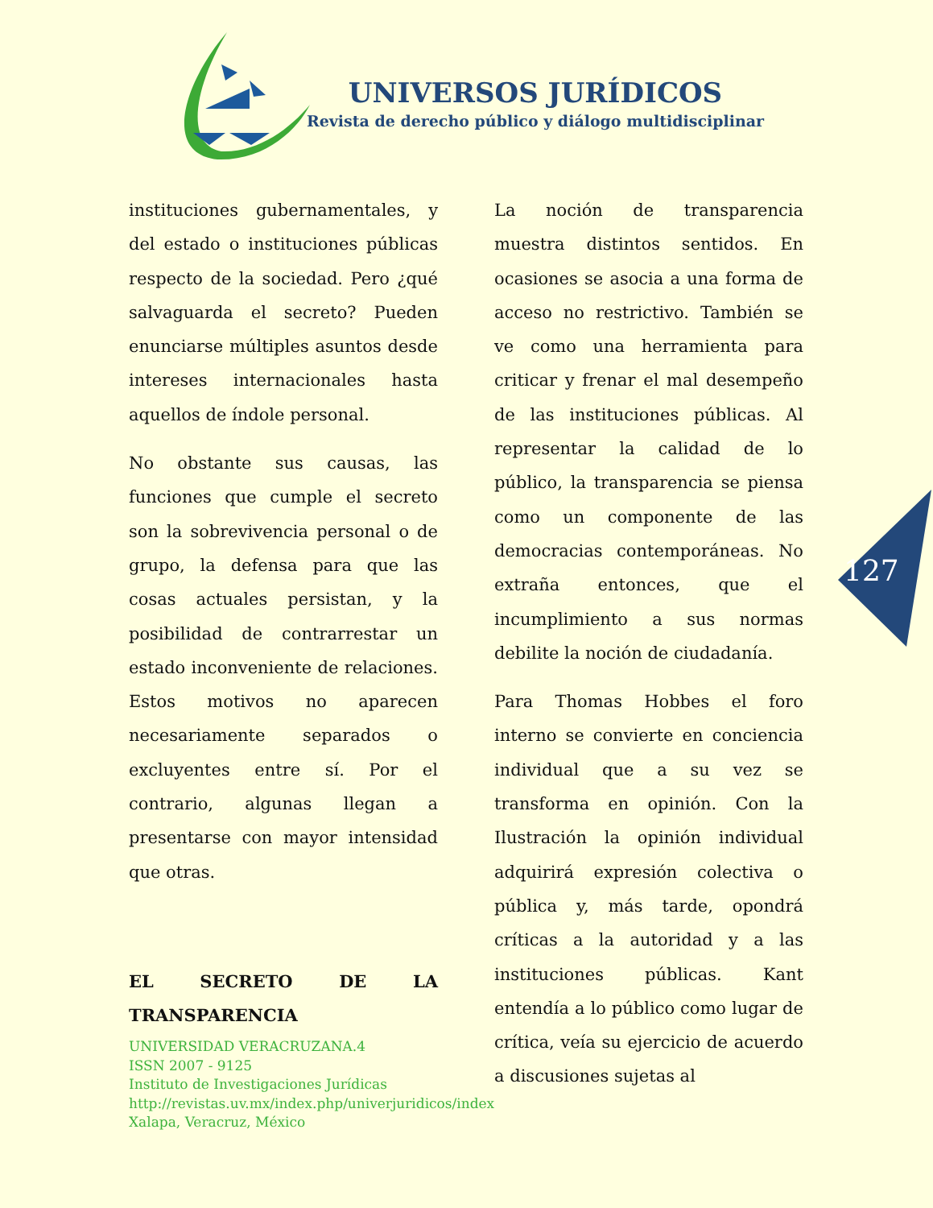UNIVERSOS JURÍDICOS
Revista de derecho público y diálogo multidisciplinar
instituciones gubernamentales, y del estado o instituciones públicas respecto de la sociedad. Pero ¿qué salvaguarda el secreto? Pueden enunciarse múltiples asuntos desde intereses internacionales hasta aquellos de índole personal.
No obstante sus causas, las funciones que cumple el secreto son la sobrevivencia personal o de grupo, la defensa para que las cosas actuales persistan, y la posibilidad de contrarrestar un estado inconveniente de relaciones. Estos motivos no aparecen necesariamente separados o excluyentes entre sí. Por el contrario, algunas llegan a presentarse con mayor intensidad que otras.
EL SECRETO DE LA TRANSPARENCIA
La noción de transparencia muestra distintos sentidos. En ocasiones se asocia a una forma de acceso no restrictivo. También se ve como una herramienta para criticar y frenar el mal desempeño de las instituciones públicas. Al representar la calidad de lo público, la transparencia se piensa como un componente de las democracias contemporáneas. No extraña entonces, que el incumplimiento a sus normas debilite la noción de ciudadanía.
Para Thomas Hobbes el foro interno se convierte en conciencia individual que a su vez se transforma en opinión. Con la Ilustración la opinión individual adquirirá expresión colectiva o pública y, más tarde, opondrá críticas a la autoridad y a las instituciones públicas. Kant entendía a lo público como lugar de crítica, veía su ejercicio de acuerdo a discusiones sujetas al
127
UNIVERSIDAD VERACRUZANA.4
ISSN 2007 - 9125
Instituto de Investigaciones Jurídicas
http://revistas.uv.mx/index.php/univerjuridicos/index
Xalapa, Veracruz, México